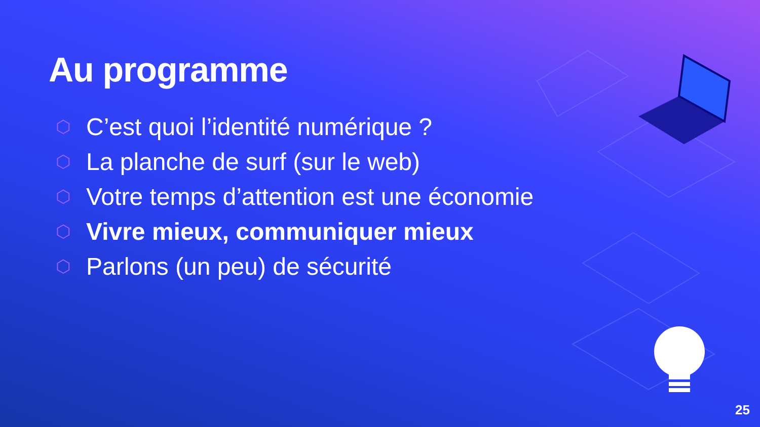Au programme
⬡ C’est quoi l’identité numérique ?
⬡ La planche de surf (sur le web)
⬡ Votre temps d’attention est une économie
⬡ Vivre mieux, communiquer mieux
⬡ Parlons (un peu) de sécurité
25